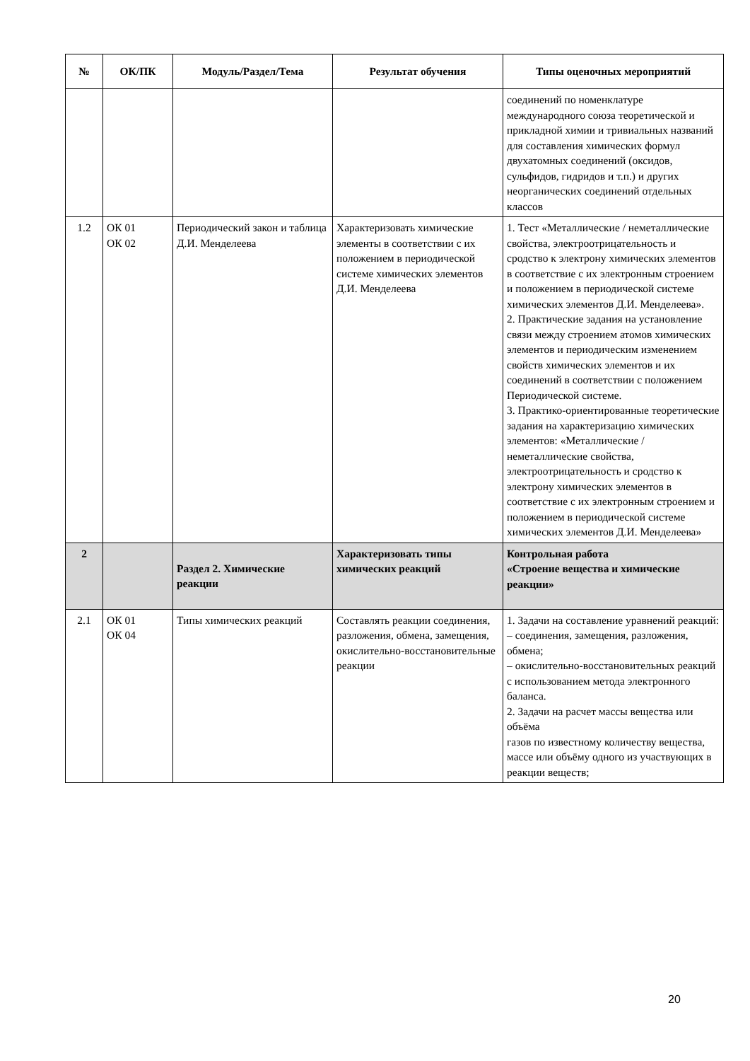| № | ОК/ПК | Модуль/Раздел/Тема | Результат обучения | Типы оценочных мероприятий |
| --- | --- | --- | --- | --- |
| | | | | соединений по номенклатуре международного союза теоретической и прикладной химии и тривиальных названий для составления химических формул двухатомных соединений (оксидов, сульфидов, гидридов и т.п.) и других неорганических соединений отдельных классов |
| 1.2 | ОК 01 ОК 02 | Периодический закон и таблица Д.И. Менделеева | Характеризовать химические элементы в соответствии с их положением в периодической системе химических элементов Д.И. Менделеева | 1. Тест «Металлические / неметаллические свойства, электроотрицательность и сродство к электрону химических элементов в соответствие с их электронным строением и положением в периодической системе химических элементов Д.И. Менделеева». 2. Практические задания на установление связи между строением атомов химических элементов и периодическим изменением свойств химических элементов и их соединений в соответствии с положением Периодической системе. 3. Практико-ориентированные теоретические задания на характеризацию химических элементов: «Металлические / неметаллические свойства, электроотрицательность и сродство к электрону химических элементов в соответствие с их электронным строением и положением в периодической системе химических элементов Д.И. Менделеева» |
| 2 | | Раздел 2. Химические реакции | Характеризовать типы химических реакций | Контрольная работа «Строение вещества и химические реакции» |
| 2.1 | ОК 01 ОК 04 | Типы химических реакций | Составлять реакции соединения, разложения, обмена, замещения, окислительно-восстановительные реакции | 1. Задачи на составление уравнений реакций: – соединения, замещения, разложения, обмена; – окислительно-восстановительных реакций с использованием метода электронного баланса. 2. Задачи на расчет массы вещества или объёма газов по известному количеству вещества, массе или объёму одного из участвующих в реакции веществ; |
20